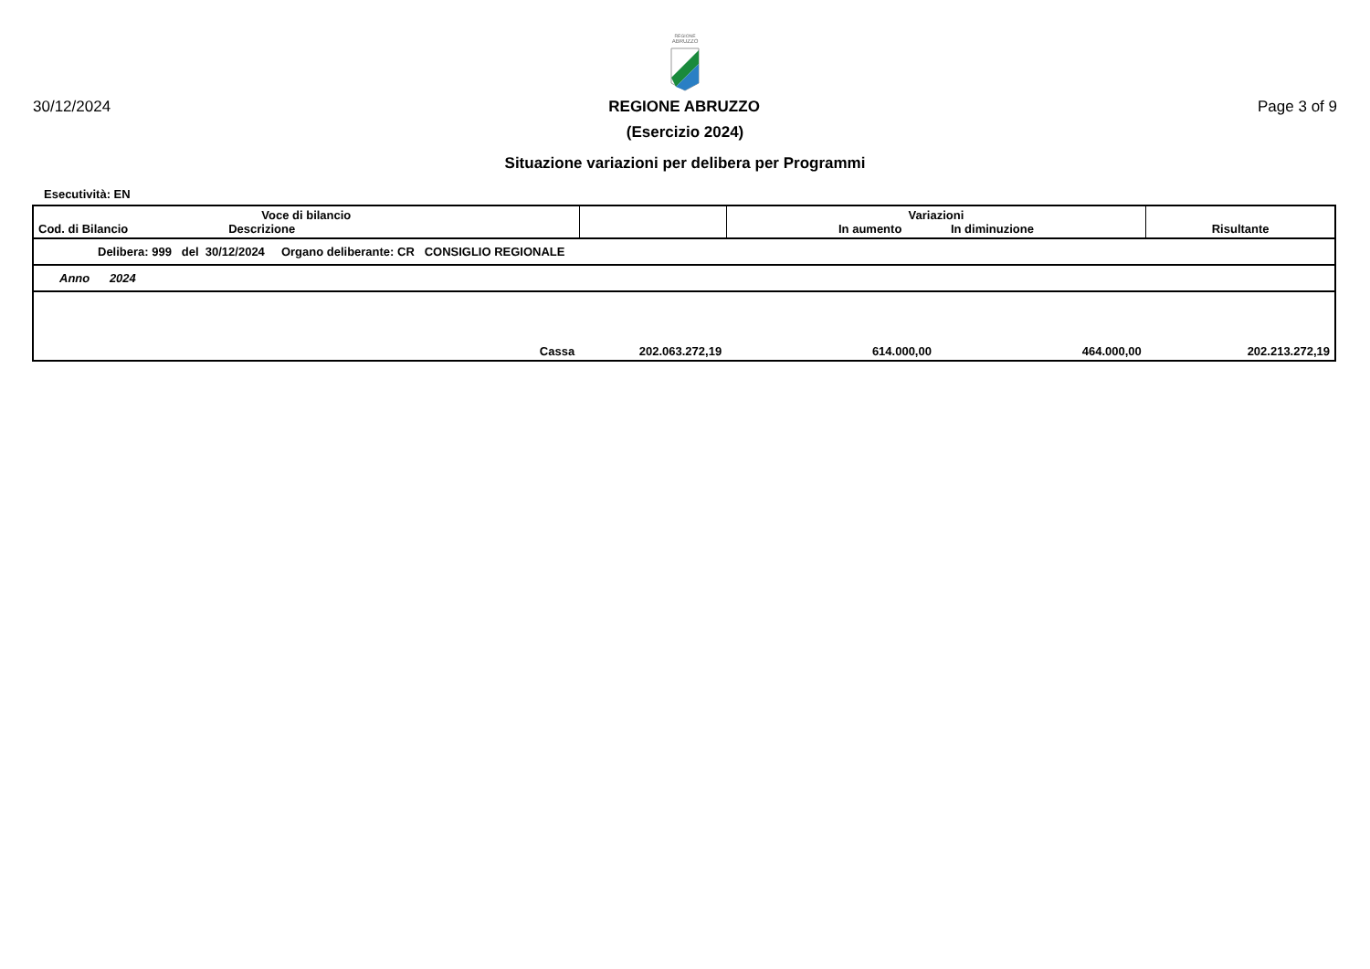REGIONE
ABRUZZO
30/12/2024 REGIONE ABRUZZO Page 3 of 9
(Esercizio 2024)
Situazione variazioni per delibera per Programmi
Esecutività: EN
| Voce di bilancio Cod. di Bilancio Descrizione | | | Variazioni In aumento In diminuzione | | Risultante |
| --- | --- | --- | --- | --- | --- |
| Delibera: 999 del 30/12/2024 Organo deliberante: CR CONSIGLIO REGIONALE | | | | | |
| Anno 2024 | | | | | |
| | Cassa | 202.063.272,19 | 614.000,00 | 464.000,00 | 202.213.272,19 |